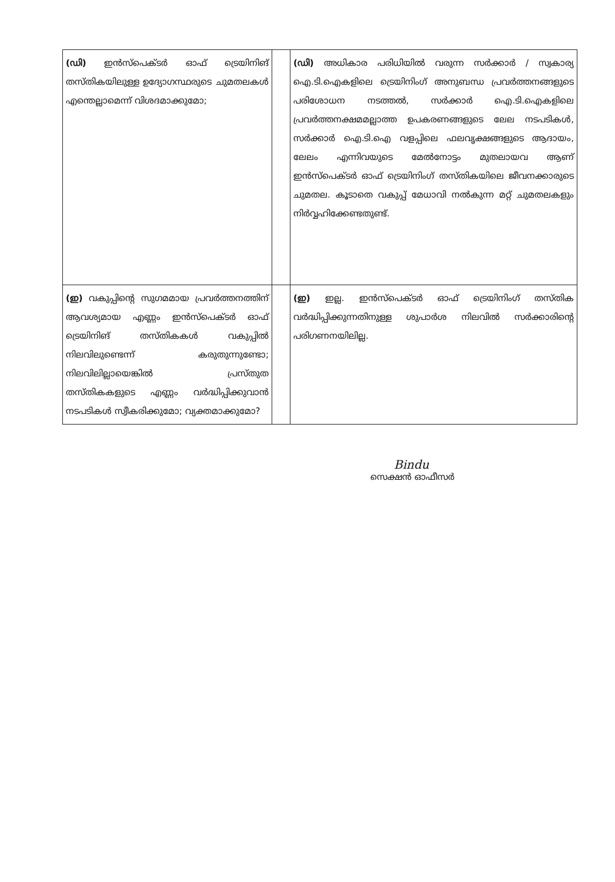| (ഡി) ഇൻസ്പെക്ടർ ഓഫ് ട്രെയിനിങ് തസ്തികയിലുള്ള ഉദ്യോഗസ്ഥരുടെ ചുമതലകൾ എന്തെല്ലാമെന്ന് വിശദമാക്കുമോ; | | (ഡി) അധികാര പരിധിയിൽ വരുന്ന സർക്കാർ / സ്വകാര്യ ഐ.ടി.ഐകളിലെ ട്രെയിനിംഗ് അനുബന്ധ പ്രവർത്തനങ്ങളുടെ പരിശോധന നടത്തൽ, സർക്കാർ ഐ.ടി.ഐകളിലെ പ്രവർത്തനക്ഷമമല്ലാത്ത ഉപകരണങ്ങളുടെ ലേല നടപടികൾ, സർക്കാർ ഐ.ടി.ഐ വളപ്പിലെ ഫലവൃക്ഷങ്ങളുടെ ആദായം, ലേലം എന്നിവയുടെ മേൽനോട്ടം മുതലായവ ആണ് ഇൻസ്പെക്ടർ ഓഫ് ട്രെയിനിംഗ് തസ്തികയിലെ ജീവനക്കാരുടെ ചുമതല. കൂടാതെ വകുപ്പ് മേധാവി നൽകുന്ന മറ്റ് ചുമതലകളും നിർവ്വഹിക്കേണ്ടതുണ്ട്. |
| (ഇ) വകുപ്പിന്റെ സുഗമമായ പ്രവർത്തനത്തിന് ആവശ്യമായ എണ്ണം ഇൻസ്പെക്ടർ ഓഫ് ട്രെയിനിങ് തസ്തികകൾ വകുപ്പിൽ നിലവിലുണ്ടെന്ന് കരുതുന്നുണ്ടോ; നിലവിലില്ലായെങ്കിൽ പ്രസ്തുത തസ്തികകളുടെ എണ്ണം വർദ്ധിപ്പിക്കുവാൻ നടപടികൾ സ്വീകരിക്കുമോ; വ്യക്തമാക്കുമോ? | | (ഇ) ഇല്ല. ഇൻസ്പെക്ടർ ഓഫ് ട്രെയിനിംഗ് തസ്തിക വർദ്ധിപ്പിക്കുന്നതിനുള്ള ശുപാർശ നിലവിൽ സർക്കാരിന്റെ പരിഗണനയിലില്ല. |
Bindu
സെക്ഷൻ ഓഫീസർ